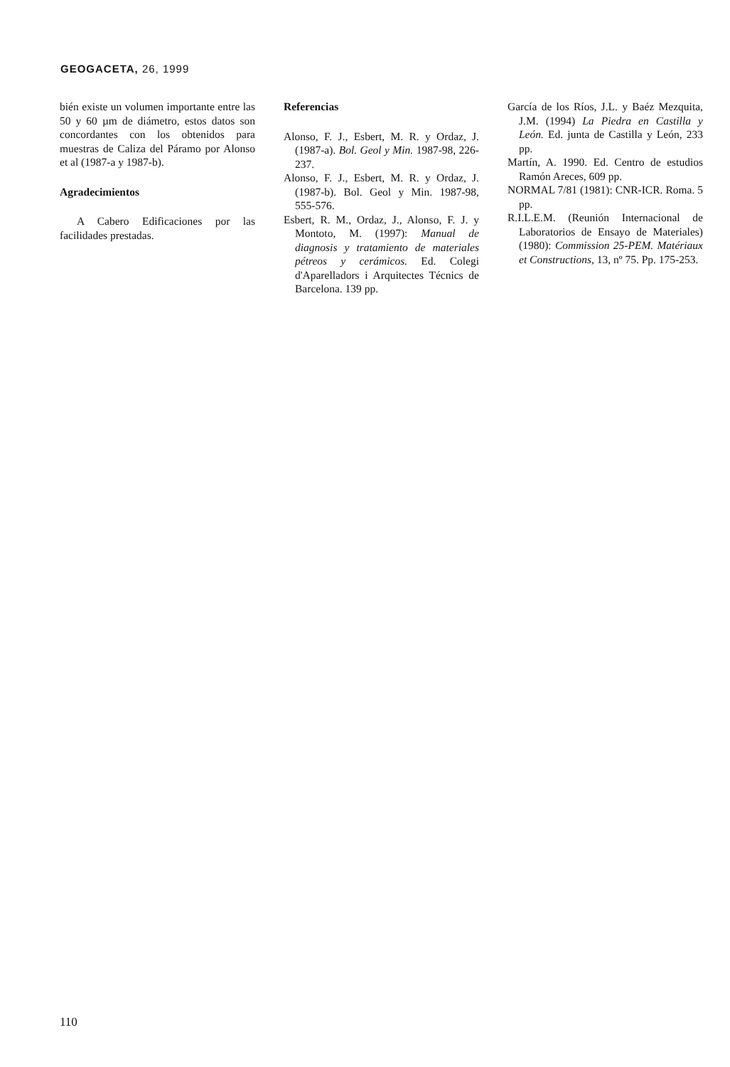GEOGACETA, 26, 1999
bién existe un volumen importante entre las 50 y 60 µm de diámetro, estos datos son concordantes con los obtenidos para muestras de Caliza del Páramo por Alonso et al (1987-a y 1987-b).
Agradecimientos
A Cabero Edificaciones por las facilidades prestadas.
Referencias
Alonso, F. J., Esbert, M. R. y Ordaz, J. (1987-a). Bol. Geol y Min. 1987-98, 226-237.
Alonso, F. J., Esbert, M. R. y Ordaz, J. (1987-b). Bol. Geol y Min. 1987-98, 555-576.
Esbert, R. M., Ordaz, J., Alonso, F. J. y Montoto, M. (1997): Manual de diagnosis y tratamiento de materiales pétreos y cerámicos. Ed. Colegi d'Aparelladors i Arquitectes Técnics de Barcelona. 139 pp.
García de los Ríos, J.L. y Baéz Mezquita, J.M. (1994) La Piedra en Castilla y León. Ed. junta de Castilla y León, 233 pp.
Martín, A. 1990. Ed. Centro de estudios Ramón Areces, 609 pp.
NORMAL 7/81 (1981): CNR-ICR. Roma. 5 pp.
R.I.L.E.M. (Reunión Internacional de Laboratorios de Ensayo de Materiales) (1980): Commission 25-PEM. Matériaux et Constructions, 13, nº 75. Pp. 175-253.
110